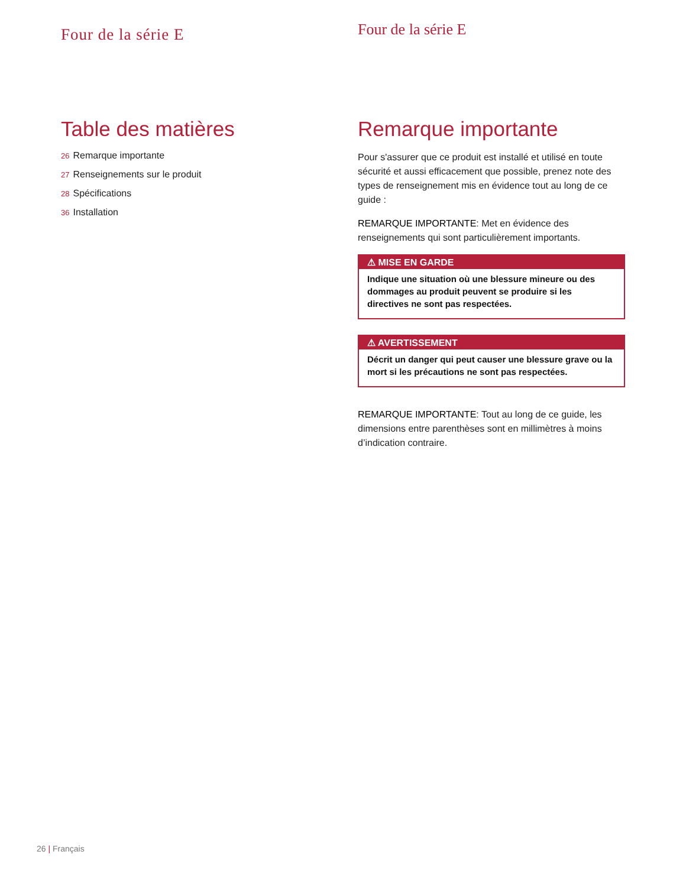Four de la série E
Table des matières
26 Remarque importante
27 Renseignements sur le produit
28 Spécifications
36 Installation
Four de la série E
Remarque importante
Pour s'assurer que ce produit est installé et utilisé en toute sécurité et aussi efficacement que possible, prenez note des types de renseignement mis en évidence tout au long de ce guide :
REMARQUE IMPORTANTE: Met en évidence des renseignements qui sont particulièrement importants.
⚠ MISE EN GARDE
Indique une situation où une blessure mineure ou des dommages au produit peuvent se produire si les directives ne sont pas respectées.
⚠ AVERTISSEMENT
Décrit un danger qui peut causer une blessure grave ou la mort si les précautions ne sont pas respectées.
REMARQUE IMPORTANTE: Tout au long de ce guide, les dimensions entre parenthèses sont en millimètres à moins d’indication contraire.
26 | Français